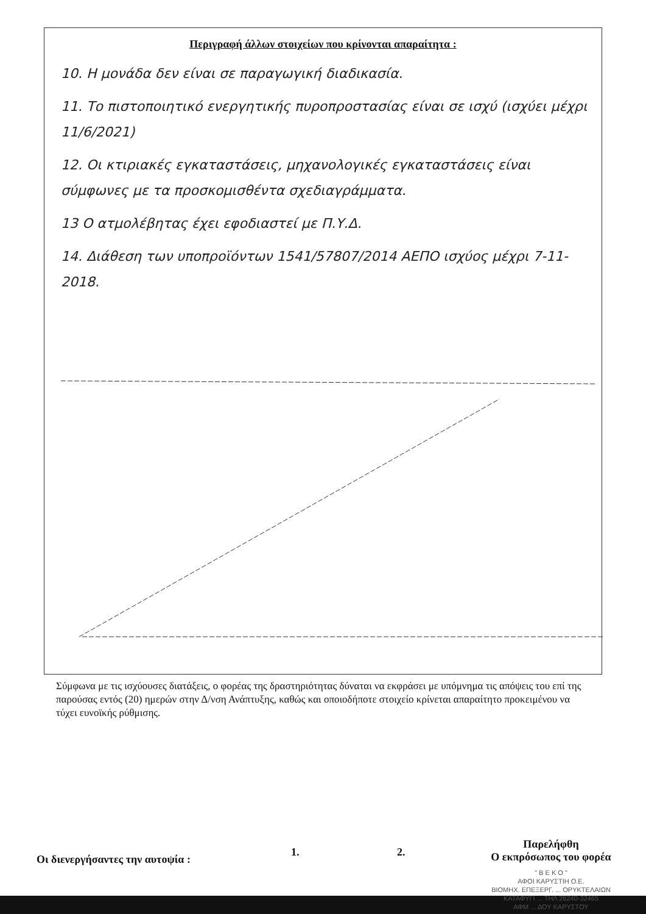Περιγραφή άλλων στοιχείων που κρίνονται απαραίτητα :
10. Η μονάδα δεν είναι σε παραγωγική διαδικασία.
11. Το πιστοποιητικό ενεργητικής πυροπροστασίας είναι σε ισχύ (ισχύει μέχρι 11/6/2021)
12. Οι κτιριακές εγκαταστάσεις, μηχανολογικές εγκαταστάσεις είναι σύμφωνες με τα προσκομισθέντα σχεδιαγράμματα.
13 Ο ατμολέβητας έχει εφοδιαστεί με Π.Υ.Δ.
14. Διάθεση των υποπροϊόντων 1541/57807/2014 ΑΕΠΟ ισχύος μέχρι 7-11-2018.
Σύμφωνα με τις ισχύουσες διατάξεις, ο φορέας της δραστηριότητας δύναται να εκφράσει με υπόμνημα τις απόψεις του επί της παρούσας εντός (20) ημερών στην Δ/νση Ανάπτυξης, καθώς και οποιοδήποτε στοιχείο κρίνεται απαραίτητο προκειμένου να τύχει ευνοϊκής ρύθμισης.
Οι διενεργήσαντες την αυτοψία :
1. 2.
Παρελήφθη
Ο εκπρόσωπος του φορέα
" Β Ε Κ Ο "
ΑΦΟΙ ΚΑΡΥΣΤΙΗ Ο.Ε.
ΒΙΟΜΗΧ. ΕΠΕΞΕΡΓ. ... ΟΡΥΚΤΕΛΑΙΩΝ
ΚΑΤΑΦΥΓΙ ... ΤΗΛ 26240-32465
ΑΦΜ ... ΔΟΥ ΚΑΡΥΣΤΟΥ